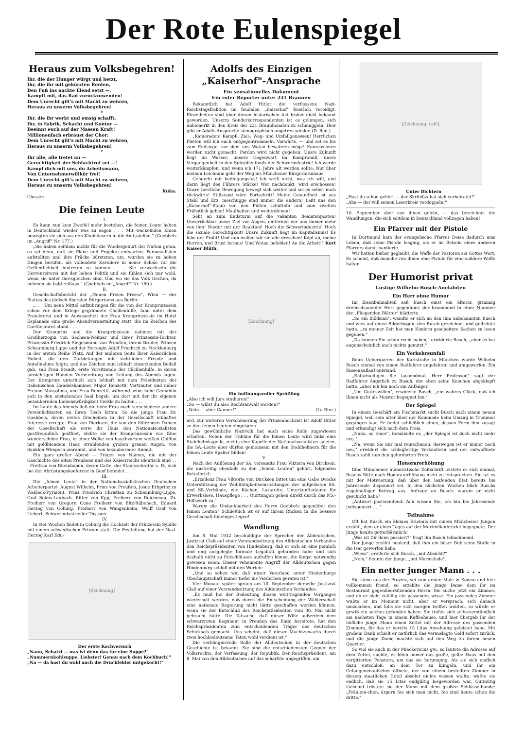Der Rote Eulenspiegel
Heraus zum Volksbegehren!
Ihr, die der Hunger würgt und hetzt,
Ihr, die ihr mit gekürzten Renten,
Den Fuß ins nackte Elend setzt —,
Kämpft mit, das Rad zurückzuwenden!
Dem Unrecht gilt's mit Macht zu wehren,
Heraus zu unserm Volksbegehren!
*
Ihr, die ihr werkt und emsig schafft,
Ihr, in Fabrik, Schacht und Kontor —
Besinnt euch auf der Massen Kraft!
Millionenfach erbraust der Chor:
Dem Unrecht gilt's mit Macht zu wehren,
Heraus zu unserm Volksbegehren!
*
Ihr alle, alle tretet an —
Gerechtigkeit der Schlachtruf sei —!
Kämpf dich mit uns, du Arbeitsmann,
Von Unternehmerwillkür frei!
Dem Unrecht gilt's mit Macht zu wehren,
Heraus zu unserm Volksbegehren!
Kuka.
Glossen
Die feinen Leute
I.
Es kann nun kein Zweifel mehr bestehen, die feinen Leute haben in Deutschland wieder was zu sagen . . . Mit wackelnden Knien bewegten sie sich aus den Klubhäusern in die Amtsstellen." (Goebbels im „Angriff" Nr. 177.)
„Sie haben seitdem nichts für die Wiedergeburt der Nation getan, es sei denn, daß sie Pläne und Projekte entwarfen, Personallisten aufstellten und ihre Fräcke bürsteten, um, wurden sie zu hohen Dingen berufen, als vollendete Kavaliere in neuer Schale vor die Oeffentlichkeit hintreten zu können . . . Sie verwechseln die Herrenreiterei mit der hohen Politik und sie fühlen sich nur wohl, wenn sie unter ihresgleichen sind. Und wo sie das Volk riechen, da nehmen sie bald reißaus." (Goebbels im „Angriff" Nr. 180.)
II.
Gesellschaftsbericht der „Neuen Freien Presse", Wien — des Blattes des jüdisch-liberalen Bürgertums aus Berlin:
„. . . Um neue Mittel aufzubringen für die von der Kronprinzessin schon vor dem Kriege gegründete Cäcilienhilfe, fand unter dem Protektorat und in Anwesenheit der Frau Kronprinzessin im Hotel Esplanade eine große Abendveranstaltung statt, die im Zeichen des Goethejahres stand . . .
Der Kronprinz und die Kronprinzessin nahmen mit der Großherzogin von Sachsen-Weimar und ihrer Prinzessin-Tochter, Prinzessin Friedrich Siegesmund von Preußen, ihrem Bruder, Prinzen Schaumburg-Lippe und der Herzogin Adolf Friedrich zu Mecklenburg in der ersten Reihe Platz. Auf der anderen Seite Ihrer Kaiserlichen Hoheit, die den Darbietungen mit sichtlicher Freude und Anteilnahme folgte, und das Zeichen zum lebhaft einsetzenden Beifall gab, saß Frau Staudt, erste Vorsitzende der Cäcilienhilfe, in deren umsichtigen Händen Vorbereitung und Leitung des Abends lagen. Der Kronprinz unterhielt sich lebhaft mit dem Präsidenten der italienischen Handelskammer, Major Renzetti, Vertrauter und naher Freund Mussolinis, und Frau Renzetti, während seine hohe Gemahlin sich in den anstoßenden Saal begab, um dort mit der ihr eigenen bezaubernden Liebenswürdigkeit Cerkle zu halten . . .
Im Laufe des Abends ließ die hohe Frau noch verschiedene andere Persönlichkeiten an ihren Tisch bitten. So die junge Frau Dr. Goebbels, deren erstes Erscheinen in der Gesellschaft lebhaftes Interesse erregte. Frau von Dierksen, die von den führenden Damen der Gesellschaft als erste ihr Haus den Nationalsozialisten gastfreundlich geöffnet, stellte sie der Kronprinzessin vor. Eine wunderschöne Frau, in einer Wolke von hauchzartem weißen Chiffon mit goldblondem Haar, strahlenden großen grauen Augen, von dunklen Wimpern umrahmt, und von bezaubernder Anmut.
Ein ganz großer Abend — Träger von Namen, die mit der Geschichte des alten Preußens und des Kaiserreichs identisch sind . . . Freifrau von Rheinbaben, deren Gatte, der Staatssekretär a. D., sich bei der Abrüstungskonferenz in Genf befindet . . ."
III.
Die „feinen Leute" in der Nationalsozialistischen Deutschen Arbeiterpartei: August Wilhelm, Prinz von Preußen, Josue Erbprinz zu Waldeck-Pyrmont, Prinz Friedrich Christian zu Schaumburg-Lippe, Graf Solms-Laubach, Ritter von Epp, Freiherr von Reichenau, Dr. Freiherr von Gregory, Cuno Freiherr von Eltz-Rübenach, Eduard Herzog von Coburg, Freiherr von Wangenheim, Wolff Graf von Liebert, Schwerindustrieller Thyssen.
IV.
In vier Wochen findet in Coburg die Hochzeit der Prinzessin Sybille mit einem schwedischen Prinzen statt. Die Festleitung hat der Nazi-Herzog Karl Edu-
[Zeichnung]
Der erste Kochversuch
„Nanu, Schatzi — was ist denn das für eine Suppe?"
„Nummernkohlsuppe, Liebster! Genau nach dem Kochbuch!"
„Na — da hast du wohl auch die Druckfehler mitgekocht!"
Adolfs des Einzigen „Kaiserhof"-Ansprache
Ein sensationelles Dokument
Ein roter Reporter unter 231 Braunen
Bekanntlich hat Adolf Hitler die verflossene Nazi-Reichstagsfraktion im feudalen „Kaiserhof" feierlich vereidigt. Einzelheiten sind über diesen historischen Akt bisher nicht bekannt geworden. Unserm Sonderkorrespondenten ist es gelungen, sich unbemerkt in den Kreis der 231 Braunhemden zu schmuggeln. Hier gibt er Adolfs Ansprache stenographisch ungetreu wieder. (D. Red.)
„Kameraden! Kampf-, Ziel-, Weg- und Umfallgenossen! Herrlichen Pleiten will ich euch entgegentrommeln. Vorwärts, — und sei es bis zum Endsiege, vor dem uns Wotan bewahren möge! Konzessionen werden nicht gemacht, Pardon wird nicht gegeben. Unsre Zukunft liegt im Wasser, unsere Gegenwart im Kompromiß, unsre Vergangenheit in den Subsidienfonds der Schwerindustrie! Ich werde weiterkämpfen, und wenn ich 171 Jahre alt werden sollte. Nur über meinen Leichnam geht der Weg ins Münchener Bürgerbräuhaus.
Gehorcht mir bedingungslos! Ich weiß nicht, was ich will, und darin liegt des Führers Stärke! Wer nachdenkt, wird erschossen! Unsre herrliche Bewegung bewegt sich weiter und sei es selbst nach rückwärts! Stillstand wäre Fortschritt! Meine Gesundheit ist aus Stahl und Erz, meschugge sind immer die andern! Laßt uns den „Kaiserhof"-Staub von den Füßen schütteln und zum zweiten Frühstück gehen! Maulhalten und weiterdienen!
Seht an zum Endsturm auf die vakanten Beamtenposten! Unverrückbar unser Ziel vor Augen, entfernen wir uns immer mehr von ihm! Nieder mit der Reaktion! Hoch die Schwerindustrie! Hoch die soziale Gerechtigkeit! Unsre Zukunft liegt im Kapitalismus! Es lebe der Profit! Und nun wollen wir sie alle dreschen! Kopf ab, meine Herren, und Brust heraus! Und Wotan befohlen! An die Arbeit!" Kurt Kaiser Blüth.
[Zeichnung]
Ein hoffnungsvoller Sprößling
„Also ich will Jura studieren!"
„So — willst du also Rechtsanwalt werden?"
„Nein — aber Gauner!" (Le Rire.)
ard, zur weiteren Verschönerung der Prinzenhochzeit ist Adolf Hitler zu den feinen Leuten eingeladen.
Das gewöhnliche Nazivolk hat auch seine Rolle zugewiesen erhalten. Neben der Tribüne für die feinen Leute wird links eine Stahlhelmkapelle, rechts eine Kapelle der Nationalsozialisten spielen, die SA.-Leute aber dürfen gemeinsam mit den Stahlhelmern für die feinen Leute Spalier bilden!
V.
Nach der Auflösung der SA. versandte Frau Viktoria von Dircksen, die unstreitig ebenfalls zu den „feinen Leuten" gehört, folgenden Bettelbrief:
„Erzellenz Frau Viktoria von Dircksen bittet um eine Gabe zwecks Unterstützung der Wohltätigkeitseinrichtungen der aufgelösten SA. und SS.-Verbände, wie Küchen, Lazarette, Unterkunftsräume für Erwerbslose, Hauspflege . . . Quittungen gehen direkt durch das NS.-Hilfswerk zu."
Warum die Undankbarkeit des Herrn Goebbels gegenüber den feinen Leuten? Schließlich ist er auf ihrem Rücken in die bessere Gesellschaft hineingestiegen!
Wandlung
Am 8. Mai 1932 beschuldigte der Sprecher der Alldeutschen, Justizrat Claß auf einer Vorstandssitzung des Alldeutschen Verbandes den Reichspräsidenten von Hindenburg, daß er sich an eine peinlich und eng ausgelegte formale Legalität gebunden habe und sich deshalb nicht zu Entschlüssen aufraffen könne, die längst notwendig gewesen seien. Dieser vehemente Angriff der Alldeutschen gegen Hindenburg schloß mit den Worten:
„Und so sehen wir, daß unser Vaterland unter Hindenburgs Oberhauptschaft immer tiefer ins Verderben geraten ist."
Vier Monate später sprach am 10. September derselbe Justizrat Claß auf einer Vorstandssitzung des Alldeutschen Verbandes:
„Es muß bei der Bedeutung dieses weittragenden Vorganges wiederholt werden, daß durch die Entscheidung der Wählerschaft eine nationale Regierung nicht hätte geschaffen werden können, wenn sie der Entschluß des Reichspräsidenten vom 30. Mai nicht gebracht hätte. Die Tatsache, daß dieser Wille außerdem dem schwarzroten Regiment in Preußen das Ende bereitete, hat den Reichspräsidenten zum entscheidenden Träger des deutschen Schicksals gemacht. Uns scheint, daß dieser Machtzuwachs durch zwei hochbedeutsame Taten wohl verdient ist."
Die verhängnisvolle Rolle der Alldeutschen in der deutschen Geschichte ist bekannt. Sie sind die entschiedensten Gegner der Volksrechte, der Verfassung, der Republik. Der Reichspräsident, am 8. Mai von den Alldeutschen auf das schärfste angegriffen, am
[Zeichnung: café]
Unter Dichtern
„Hast du schon gehört — der Skribifax hat sich verheiratet!"
„Aha — der will seinen Leserkreis verdoppeln!"
10. September aber von ihnen gelobt, — das bezeichnet die Wandlungen, die sich seitdem in Deutschland vollzogen haben!
Ein Pfarrer mit der Pistole
In Dortmund kam der evangelische Pfarrer Deise dadurch ums Leben, daß seine Pistole losging, als er im Beisein eines anderen Pfarrers damit hantierte.
Wir hatten bisher geglaubt, die Waffe der Pastoren sei Gottes Wort. Es scheint, daß manche von ihnen eine Pistole für eine solidere Waffe halten.
Der Humorist privat
Lustige Wilhelm-Busch-Anekdoten
Ein Herr ohne Humor
Im Eisenbahnabteil saß Busch einst ein älterer, grimmig dreinschauender Herr gegenüber, der brummend in einer Nummer der „Fliegenden Blätter" blätterte.
„So ein Blödsinn", wandte er sich an den ihm unbekannten Busch und wies auf einen Bilderbogen, den Busch gezeichnet und gedichtet hatte, „zu meiner Zeit hat man Kindern gescheitere Sachen zu lesen gegeben."
„Da können Sie schon recht haben," erwiderte Busch, „aber es hat augenscheinlich auch nichts genutzt."
Ein Verkehrsunfall
Beim Ueberqueren der Karlstraße in München wurde Wilhelm Busch einmal von einem Radfahrer angefahren und umgeworfen. Ein Riesenauflauf entstand.
„Entschuldigen Sie tausendmal, Herr Professor," sagt der Radfahrer ängstlich zu Busch, der eben seine Knochen abgeklopft hatte, „aber ich bin noch ein Anfänger."
„Um Gotteswillen", erwiderte Busch, „ein wahres Glück, daß ich Ihnen nicht als Meister begegnet bin."
Der Spiegel
In einem Geschäft am Fischmarkt sucht Busch nach einem neuen Spiegel, weil sein alter über der Kommode beim Umzug in Trümmer gegangen war. Er findet schließlich einen, dessen Form ihm zusagt und erkundigt sich nach dem Preis.
„Nanu, so teuer", bemäkelte er, „der Spiegel ist doch nicht mehr neu."
„Na, wenn Sie nur mal reinschauen, deswegen ist er immer noch neu," erwidert die schlagfertige Verkäuferin und der entwaffnete Busch zahlt nun den geforderten Preis.
Honorarerhöhung
Eine Münchener humoristische Zeitschrift leistete es sich einmal, Buschs Bitte nach Honorarerhöhung nicht zu entsprechen. Sie tat es mit der Motivierung, daß über den laufenden Etat bereits bis Jahresende disponiert sei. In den nächsten Wochen blieb Buschs regelmäßiger Beitrag aus. Anfrage an Busch: warum er nicht geschickt habe?
„Antwort postwendend: Ach wissen Sie, ich bin bis Jahresende indisponiert . . ."
Teilnahme
Oft hat Busch ein kleines Erlebnis mit einem Münchener Jungen erzählt, dem er eines Tages auf der Maximilianbrücke begegnete. Der Junge heulte gotterbärmlich!
„Was ist Dir denn passiert?" fragt ihn Busch teilnehmend.
Der Junge erzählt heulend, daß ihm ein böser Bub seine Stulle in die Isar geworfen habe.
„Wieso", ereiferte sich Busch, „mit Absicht?"
„Nein," flennte der Junge, „mit Marmelade".
Ein netter junger Mann . . .
Sie käme aus der Provinz, sei zum ersten Male in Kowno und hier vollkommen fremd, so erzählte die junge Dame dem ihr im Restaurant gegenübersitzenden Herrn. Sie suche jetzt ein Zimmer, und ob er nicht zufällig ein passendes wisse. Ein passendes Zimmer wußte er im Moment nicht, aber er versprach, sich danach umzusehen, und falls sie sich morgen treffen wollten, so würde er gewiß ein solches gefunden haben. Sie trafen sich selbstverständlich am nächsten Tage in einem Kaffeehause, und hier übergab ihr der höfliche junge Mann einen Zettel mit der Adresse des passenden Zimmers, für das er bereits 15 Litas Anzahlung geleistet habe. Mit großem Dank erhielt er natürlich das verauslagte Geld sofort zurück, und die junge Dame machte sich auf den Weg zu ihrem neuen Quartier.
So viel sie auch in der Mieckevicius gw., so lautete die Adresse auf dem Zettel, suchte, es blieb immer das große, gelbe Haus mit den vergitterten Fenstern, um das sie herumging. Als sie sich endlich dazu entschloß, an dem Tor zu klingeln, und ihr ein Gefangenenaufseher öffnete, der von einem bestellten Zimmer in diesem staatlichen Hotel absolut nichts wissen wollte, wußte sie endlich, daß sie 15 Litas endgültig losgeworden war. Gutmütig lächelnd tröstete sie der Mann mit dem großen Schlüsselbunde: „Fräulein-chen, ärgern Sie sich man nicht, Sie sind heute schon die dritte."